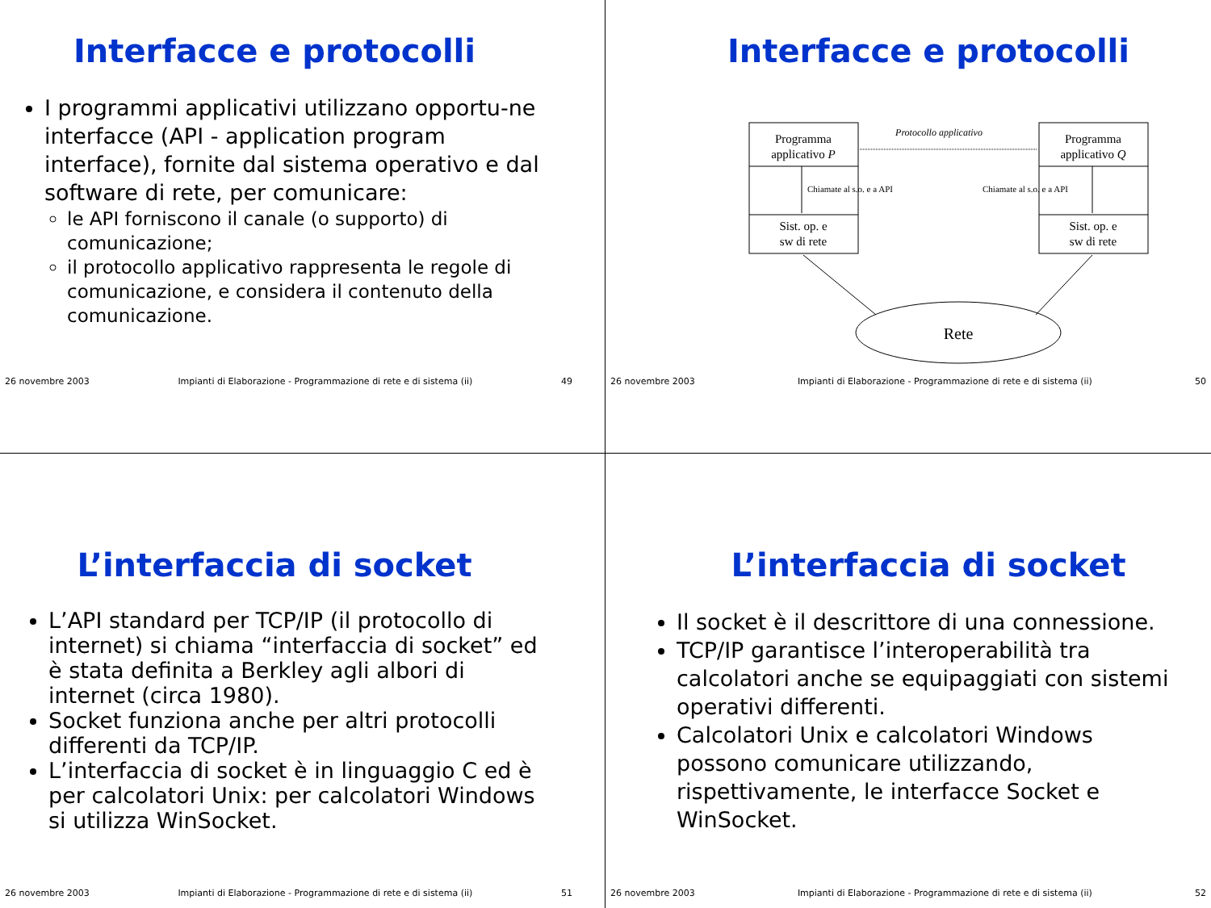Interfacce e protocolli
I programmi applicativi utilizzano opportu-ne interfacce (API - application program interface), fornite dal sistema operativo e dal software di rete, per comunicare:
le API forniscono il canale (o supporto) di comunicazione;
il protocollo applicativo rappresenta le regole di comunicazione, e considera il contenuto della comunicazione.
26 novembre 2003 Impianti di Elaborazione - Programmazione di rete e di sistema (ii) 49
Interfacce e protocolli
Programma
applicativo P
Programma
applicativo Q
Sist. op. e
sw di rete
Sist. op. e
sw di rete
Protocollo applicativo
Chiamate al s.o. e a API
Chiamate al s.o. e a API
Rete
26 novembre 2003 Impianti di Elaborazione - Programmazione di rete e di sistema (ii) 50
L’interfaccia di socket
L’API standard per TCP/IP (il protocollo di internet) si chiama “interfaccia di socket” ed è stata definita a Berkley agli albori di internet (circa 1980).
Socket funziona anche per altri protocolli differenti da TCP/IP.
L’interfaccia di socket è in linguaggio C ed è per calcolatori Unix: per calcolatori Windows si utilizza WinSocket.
26 novembre 2003 Impianti di Elaborazione - Programmazione di rete e di sistema (ii) 51
L’interfaccia di socket
Il socket è il descrittore di una connessione.
TCP/IP garantisce l’interoperabilità tra calcolatori anche se equipaggiati con sistemi operativi differenti.
Calcolatori Unix e calcolatori Windows possono comunicare utilizzando, rispettivamente, le interfacce Socket e WinSocket.
26 novembre 2003 Impianti di Elaborazione - Programmazione di rete e di sistema (ii) 52